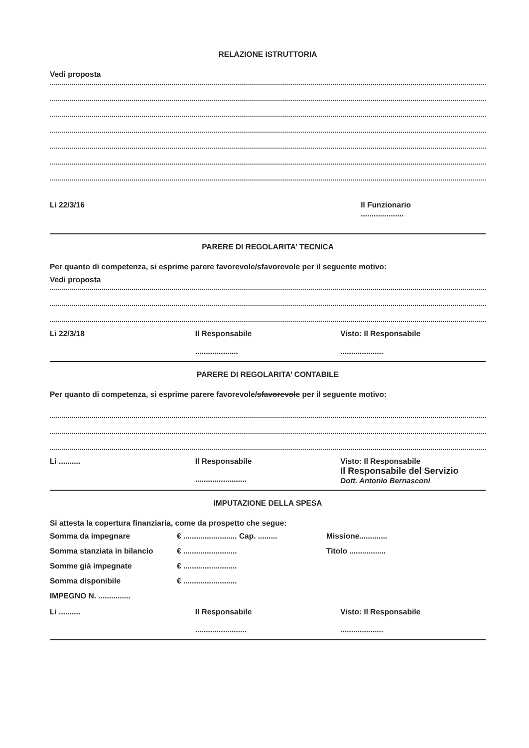RELAZIONE ISTRUTTORIA
Vedi proposta
Li 22/3/16 Il Funzionario
....................
PARERE DI REGOLARITA’ TECNICA
Per quanto di competenza, si esprime parere favorevole/sfavorevole per il seguente motivo:
Vedi proposta
Li 22/3/18 Il Responsabile
....................
Visto: Il Responsabile
....................
PARERE DI REGOLARITA’ CONTABILE
Per quanto di competenza, si esprime parere favorevole/sfavorevole per il seguente motivo:
Li .......... Il Responsabile
........................
Visto: Il Responsabile
Il Responsabile del Servizio
Dott. Antonio Bernasconi
IMPUTAZIONE DELLA SPESA
Si attesta la copertura finanziaria, come da prospetto che segue:
Somma da impegnare € ......................... Cap. ......... Missione............. Somma stanziata in bilancio € ......................... Titolo ................. Somme già impegnate € ......................... Somma disponibile € ......................... IMPEGNO N. ...............
Li .......... Il Responsabile
........................
Visto: Il Responsabile
....................